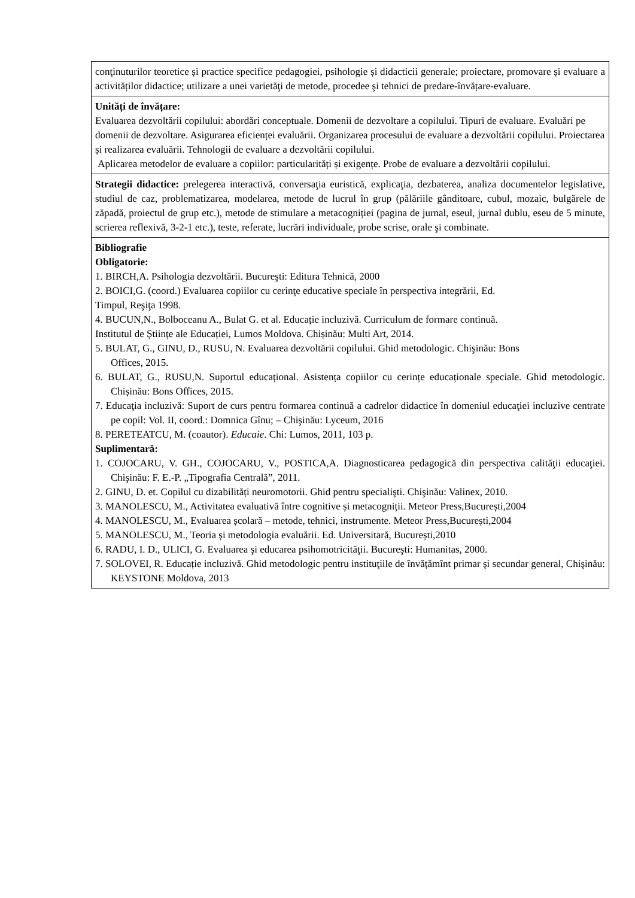| conţinuturilor teoretice și practice specifice pedagogiei, psihologie și didacticii generale; proiectare, promovare și evaluare a activităților didactice; utilizare a unei varietăţi de metode, procedee şi tehnici de predare-învățare-evaluare. |
| Unități de învățare: Evaluarea dezvoltării copilului: abordări conceptuale. Domenii de dezvoltare a copilului. Tipuri de evaluare. Evaluări pe domenii de dezvoltare. Asigurarea eficienței evaluării. Organizarea procesului de evaluare a dezvoltării copilului. Proiectarea și realizarea evaluării. Tehnologii de evaluare a dezvoltării copilului. Aplicarea metodelor de evaluare a copiilor: particularități și exigențe. Probe de evaluare a dezvoltării copilului. |
| Strategii didactice: prelegerea interactivă, conversaţia euristică, explicaţia, dezbaterea, analiza documentelor legislative, studiul de caz, problematizarea, modelarea, metode de lucrul în grup (pălăriile gânditoare, cubul, mozaic, bulgărele de zăpadă, proiectul de grup etc.), metode de stimulare a metacogniției (pagina de jurnal, eseul, jurnal dublu, eseu de 5 minute, scrierea reflexivă, 3-2-1 etc.), teste, referate, lucrări individuale, probe scrise, orale şi combinate. |
| Bibliografie Obligatorie: 1. BIRCH,A. Psihologia dezvoltării. Bucureşti: Editura Tehnică, 2000 2. BOICI,G. (coord.) Evaluarea copiilor cu cerinţe educative speciale în perspectiva integrării, Ed. Timpul, Reşiţa 1998. 4. BUCUN,N., Bolboceanu A., Bulat G. et al. Educație incluzivă. Curriculum de formare continuă. Institutul de Științe ale Educației, Lumos Moldova. Chișinău: Multi Art, 2014. 5. BULAT, G., GINU, D., RUSU, N. Evaluarea dezvoltării copilului. Ghid metodologic. Chişinău: Bons Offices, 2015. 6. BULAT, G., RUSU,N. Suportul educațional. Asistența copiilor cu cerințe educaționale speciale. Ghid metodologic. Chișinău: Bons Offices, 2015. 7. Educaţia incluzivă: Suport de curs pentru formarea continuă a cadrelor didactice în domeniul educaţiei incluzive centrate pe copil: Vol. II, coord.: Domnica Gînu; – Chişinău: Lyceum, 2016 8. PERETEATCU, M. (coautor). Educaie . Chi: Lumos, 2011, 103 p. Suplimentară: 1. COJOCARU, V. GH., COJOCARU, V., POSTICA,A. Diagnosticarea pedagogică din perspectiva calităţii educaţiei. Chişinău: F. E.-P. „Tipografia Centrală”, 2011. 2. GINU, D. et. Copilul cu dizabilități neuromotorii. Ghid pentru specialişti. Chişinău: Valinex, 2010. 3. MANOLESCU, M., Activitatea evaluativă între cognitive și metacogniții. Meteor Press,București,2004 4. MANOLESCU, M., Evaluarea școlară – metode, tehnici, instrumente. Meteor Press,București,2004 5. MANOLESCU, M., Teoria și metodologia evaluării. Ed. Universitară, București,2010 6. RADU, I. D., ULICI, G. Evaluarea şi educarea psihomotricităţii. Bucureşti: Humanitas, 2000. 7. SOLOVEI, R. Educație incluzivă. Ghid metodologic pentru instituţiile de învățămînt primar şi secundar general, Chişinău: KEYSTONE Moldova, 2013 |